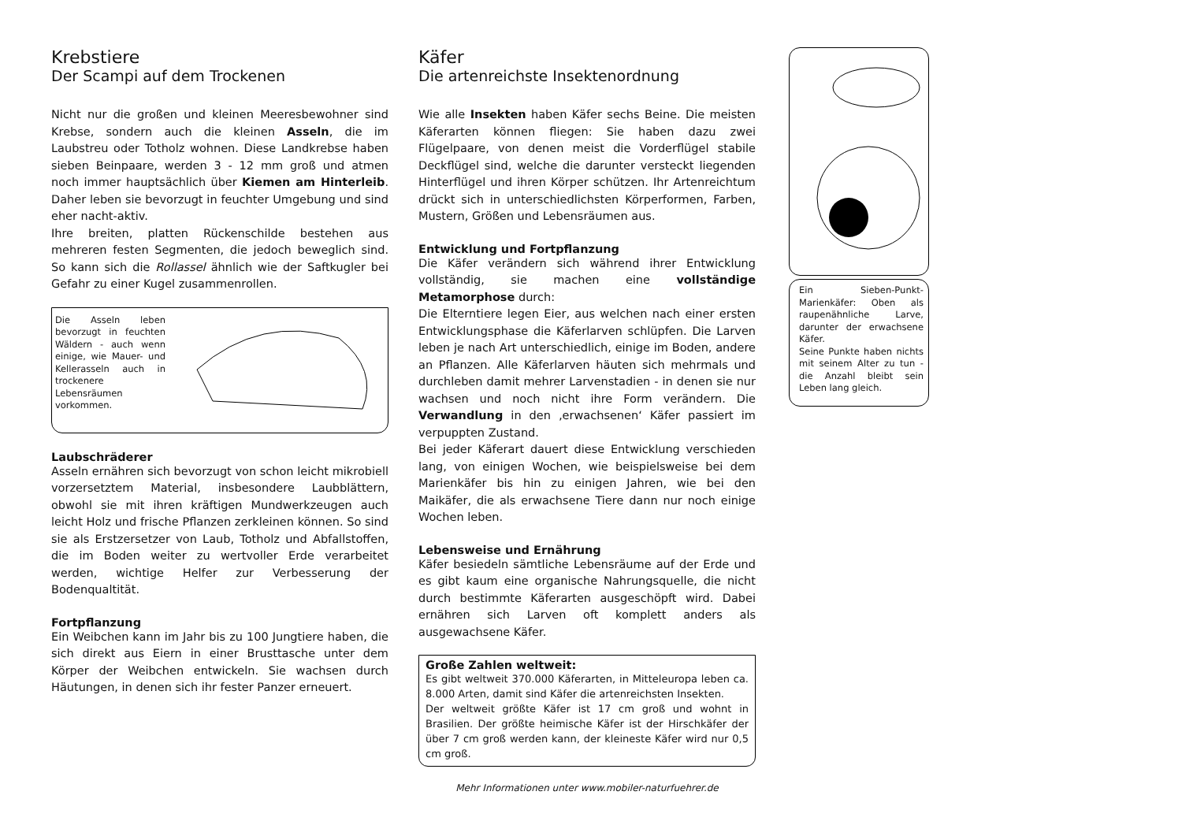Krebstiere
Der Scampi auf dem Trockenen
Nicht nur die großen und kleinen Meeresbewohner sind Krebse, sondern auch die kleinen Asseln, die im Laubstreu oder Totholz wohnen. Diese Landkrebse haben sieben Beinpaare, werden 3 - 12 mm groß und atmen noch immer hauptsächlich über Kiemen am Hinterleib. Daher leben sie bevorzugt in feuchter Umgebung und sind eher nacht-aktiv.
Ihre breiten, platten Rückenschilde bestehen aus mehreren festen Segmenten, die jedoch beweglich sind. So kann sich die Rollassel ähnlich wie der Saftkugler bei Gefahr zu einer Kugel zusammenrollen.
Die Asseln leben bevorzugt in feuchten Wäldern - auch wenn einige, wie Mauer- und Kellerasseln auch in trockenere Lebensräumen vorkommen.
Laubschräderer
Asseln ernähren sich bevorzugt von schon leicht mikrobiell vorzersetztem Material, insbesondere Laubblättern, obwohl sie mit ihren kräftigen Mundwerkzeugen auch leicht Holz und frische Pflanzen zerkleinen können. So sind sie als Erstzersetzer von Laub, Totholz und Abfallstoffen, die im Boden weiter zu wertvoller Erde verarbeitet werden, wichtige Helfer zur Verbesserung der Bodenqualtität.
Fortpflanzung
Ein Weibchen kann im Jahr bis zu 100 Jungtiere haben, die sich direkt aus Eiern in einer Brusttasche unter dem Körper der Weibchen entwickeln. Sie wachsen durch Häutungen, in denen sich ihr fester Panzer erneuert.
Käfer
Die artenreichste Insektenordnung
Wie alle Insekten haben Käfer sechs Beine. Die meisten Käferarten können fliegen: Sie haben dazu zwei Flügelpaare, von denen meist die Vorderflügel stabile Deckflügel sind, welche die darunter versteckt liegenden Hinterflügel und ihren Körper schützen. Ihr Artenreichtum drückt sich in unterschiedlichsten Körperformen, Farben, Mustern, Größen und Lebensräumen aus.
Entwicklung und Fortpflanzung
Die Käfer verändern sich während ihrer Entwicklung vollständig, sie machen eine vollständige Metamorphose durch:
Die Elterntiere legen Eier, aus welchen nach einer ersten Entwicklungsphase die Käferlarven schlüpfen. Die Larven leben je nach Art unterschiedlich, einige im Boden, andere an Pflanzen. Alle Käferlarven häuten sich mehrmals und durchleben damit mehrer Larvenstadien - in denen sie nur wachsen und noch nicht ihre Form verändern. Die Verwandlung in den ‚erwachsenen‘ Käfer passiert im verpuppten Zustand.
Bei jeder Käferart dauert diese Entwicklung verschieden lang, von einigen Wochen, wie beispielsweise bei dem Marienkäfer bis hin zu einigen Jahren, wie bei den Maikäfer, die als erwachsene Tiere dann nur noch einige Wochen leben.
Lebensweise und Ernährung
Käfer besiedeln sämtliche Lebensräume auf der Erde und es gibt kaum eine organische Nahrungsquelle, die nicht durch bestimmte Käferarten ausgeschöpft wird. Dabei ernähren sich Larven oft komplett anders als ausgewachsene Käfer.
Große Zahlen weltweit:
Es gibt weltweit 370.000 Käferarten, in Mitteleuropa leben ca. 8.000 Arten, damit sind Käfer die artenreichsten Insekten.
Der weltweit größte Käfer ist 17 cm groß und wohnt in Brasilien. Der größte heimische Käfer ist der Hirschkäfer der über 7 cm groß werden kann, der kleineste Käfer wird nur 0,5 cm groß.
Mehr Informationen unter www.mobiler-naturfuehrer.de
Ein Sieben-Punkt-Marienkäfer: Oben als raupenähnliche Larve, darunter der erwachsene Käfer.
Seine Punkte haben nichts mit seinem Alter zu tun - die Anzahl bleibt sein Leben lang gleich.